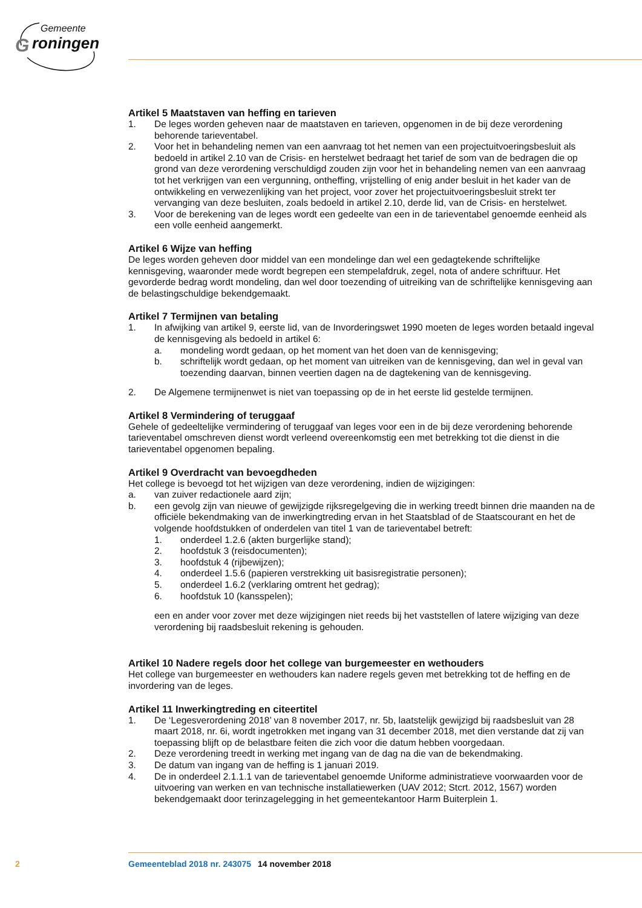Gemeente
G
roningen
Artikel 5 Maatstaven van heffing en tarieven
1. De leges worden geheven naar de maatstaven en tarieven, opgenomen in de bij deze verordening behorende tarieventabel.
2. Voor het in behandeling nemen van een aanvraag tot het nemen van een projectuitvoeringsbesluit als bedoeld in artikel 2.10 van de Crisis- en herstelwet bedraagt het tarief de som van de bedragen die op grond van deze verordening verschuldigd zouden zijn voor het in behandeling nemen van een aanvraag tot het verkrijgen van een vergunning, ontheffing, vrijstelling of enig ander besluit in het kader van de ontwikkeling en verwezenlijking van het project, voor zover het projectuitvoeringsbesluit strekt ter vervanging van deze besluiten, zoals bedoeld in artikel 2.10, derde lid, van de Crisis- en herstelwet.
3. Voor de berekening van de leges wordt een gedeelte van een in de tarieventabel genoemde eenheid als een volle eenheid aangemerkt.
Artikel 6 Wijze van heffing
De leges worden geheven door middel van een mondelinge dan wel een gedagtekende schriftelijke kennisgeving, waaronder mede wordt begrepen een stempelafdruk, zegel, nota of andere schriftuur. Het gevorderde bedrag wordt mondeling, dan wel door toezending of uitreiking van de schriftelijke kennisgeving aan de belastingschuldige bekendgemaakt.
Artikel 7 Termijnen van betaling
1. In afwijking van artikel 9, eerste lid, van de Invorderingswet 1990 moeten de leges worden betaald ingeval de kennisgeving als bedoeld in artikel 6:
a. mondeling wordt gedaan, op het moment van het doen van de kennisgeving;
b. schriftelijk wordt gedaan, op het moment van uitreiken van de kennisgeving, dan wel in geval van toezending daarvan, binnen veertien dagen na de dagtekening van de kennisgeving.
2. De Algemene termijnenwet is niet van toepassing op de in het eerste lid gestelde termijnen.
Artikel 8 Vermindering of teruggaaf
Gehele of gedeeltelijke vermindering of teruggaaf van leges voor een in de bij deze verordening behorende tarieventabel omschreven dienst wordt verleend overeenkomstig een met betrekking tot die dienst in die tarieventabel opgenomen bepaling.
Artikel 9 Overdracht van bevoegdheden
Het college is bevoegd tot het wijzigen van deze verordening, indien de wijzigingen:
a. van zuiver redactionele aard zijn;
b. een gevolg zijn van nieuwe of gewijzigde rijksregelgeving die in werking treedt binnen drie maanden na de officiële bekendmaking van de inwerkingtreding ervan in het Staatsblad of de Staatscourant en het de volgende hoofdstukken of onderdelen van titel 1 van de tarieventabel betreft:
1. onderdeel 1.2.6 (akten burgerlijke stand);
2. hoofdstuk 3 (reisdocumenten);
3. hoofdstuk 4 (rijbewijzen);
4. onderdeel 1.5.6 (papieren verstrekking uit basisregistratie personen);
5. onderdeel 1.6.2 (verklaring omtrent het gedrag);
6. hoofdstuk 10 (kansspelen);
een en ander voor zover met deze wijzigingen niet reeds bij het vaststellen of latere wijziging van deze verordening bij raadsbesluit rekening is gehouden.
Artikel 10 Nadere regels door het college van burgemeester en wethouders
Het college van burgemeester en wethouders kan nadere regels geven met betrekking tot de heffing en de invordering van de leges.
Artikel 11 Inwerkingtreding en citeertitel
1. De ‘Legesverordening 2018’ van 8 november 2017, nr. 5b, laatstelijk gewijzigd bij raadsbesluit van 28 maart 2018, nr. 6i, wordt ingetrokken met ingang van 31 december 2018, met dien verstande dat zij van toepassing blijft op de belastbare feiten die zich voor die datum hebben voorgedaan.
2. Deze verordening treedt in werking met ingang van de dag na die van de bekendmaking.
3. De datum van ingang van de heffing is 1 januari 2019.
4. De in onderdeel 2.1.1.1 van de tarieventabel genoemde Uniforme administratieve voorwaarden voor de uitvoering van werken en van technische installatiewerken (UAV 2012; Stcrt. 2012, 1567) worden bekendgemaakt door terinzagelegging in het gemeentekantoor Harm Buiterplein 1.
2 Gemeenteblad 2018 nr. 243075 14 november 2018